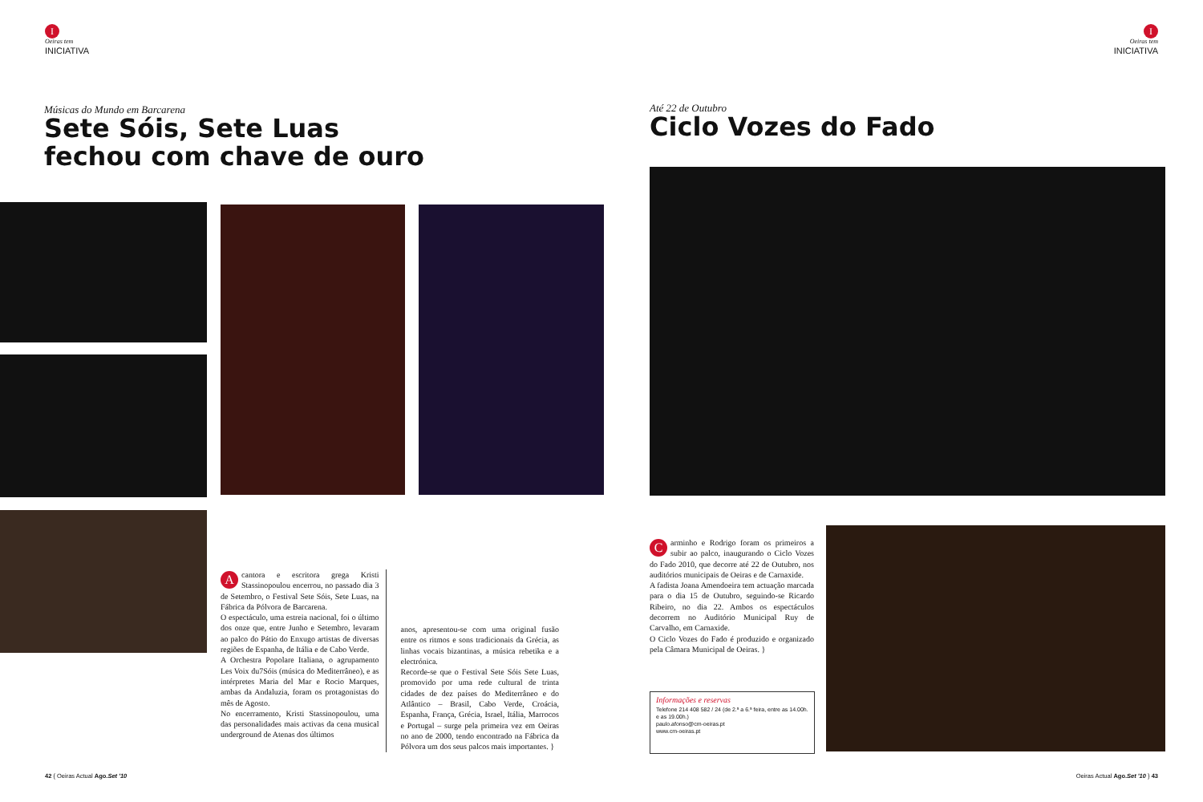I
Oeiras tem
INICIATIVA
Músicas do Mundo em Barcarena
Sete Sóis, Sete Luas
fechou com chave de ouro
Acantora e escritora grega Kristi Stassinopoulou encerrou, no passado dia 3 de Setembro, o Festival Sete Sóis, Sete Luas, na Fábrica da Pólvora de Barcarena.
O espectáculo, uma estreia nacional, foi o último dos onze que, entre Junho e Setembro, levaram ao palco do Pátio do Enxugo artistas de diversas regiões de Espanha, de Itália e de Cabo Verde.
A Orchestra Popolare Italiana, o agrupamento Les Voix du7Sóis (música do Mediterrâneo), e as intérpretes Maria del Mar e Rocio Marques, ambas da Andaluzia, foram os protagonistas do mês de Agosto.
No encerramento, Kristi Stassinopoulou, uma das personalidades mais activas da cena musical underground de Atenas dos últimos
anos, apresentou-se com uma original fusão entre os ritmos e sons tradicionais da Grécia, as linhas vocais bizantinas, a música rebetika e a electrónica.
Recorde-se que o Festival Sete Sóis Sete Luas, promovido por uma rede cultural de trinta cidades de dez países do Mediterrâneo e do Atlântico – Brasil, Cabo Verde, Croácia, Espanha, França, Grécia, Israel, Itália, Marrocos e Portugal – surge pela primeira vez em Oeiras no ano de 2000, tendo encontrado na Fábrica da Pólvora um dos seus palcos mais importantes. }
42 { Oeiras Actual Ago.Set '10
I
Oeiras tem
INICIATIVA
Até 22 de Outubro
Ciclo Vozes do Fado
Carminho e Rodrigo foram os primeiros a subir ao palco, inaugurando o Ciclo Vozes do Fado 2010, que decorre até 22 de Outubro, nos auditórios municipais de Oeiras e de Carnaxide.
A fadista Joana Amendoeira tem actuação marcada para o dia 15 de Outubro, seguindo-se Ricardo Ribeiro, no dia 22. Ambos os espectáculos decorrem no Auditório Municipal Ruy de Carvalho, em Carnaxide.
O Ciclo Vozes do Fado é produzido e organizado pela Câmara Municipal de Oeiras. }
Informações e reservas
Telefone 214 408 582 / 24 (de 2.ª a 6.ª feira, entre as 14.00h. e as 19.00h.)
paulo.afonso@cm-oeiras.pt
www.cm-oeiras.pt
Oeiras Actual Ago.Set '10 } 43